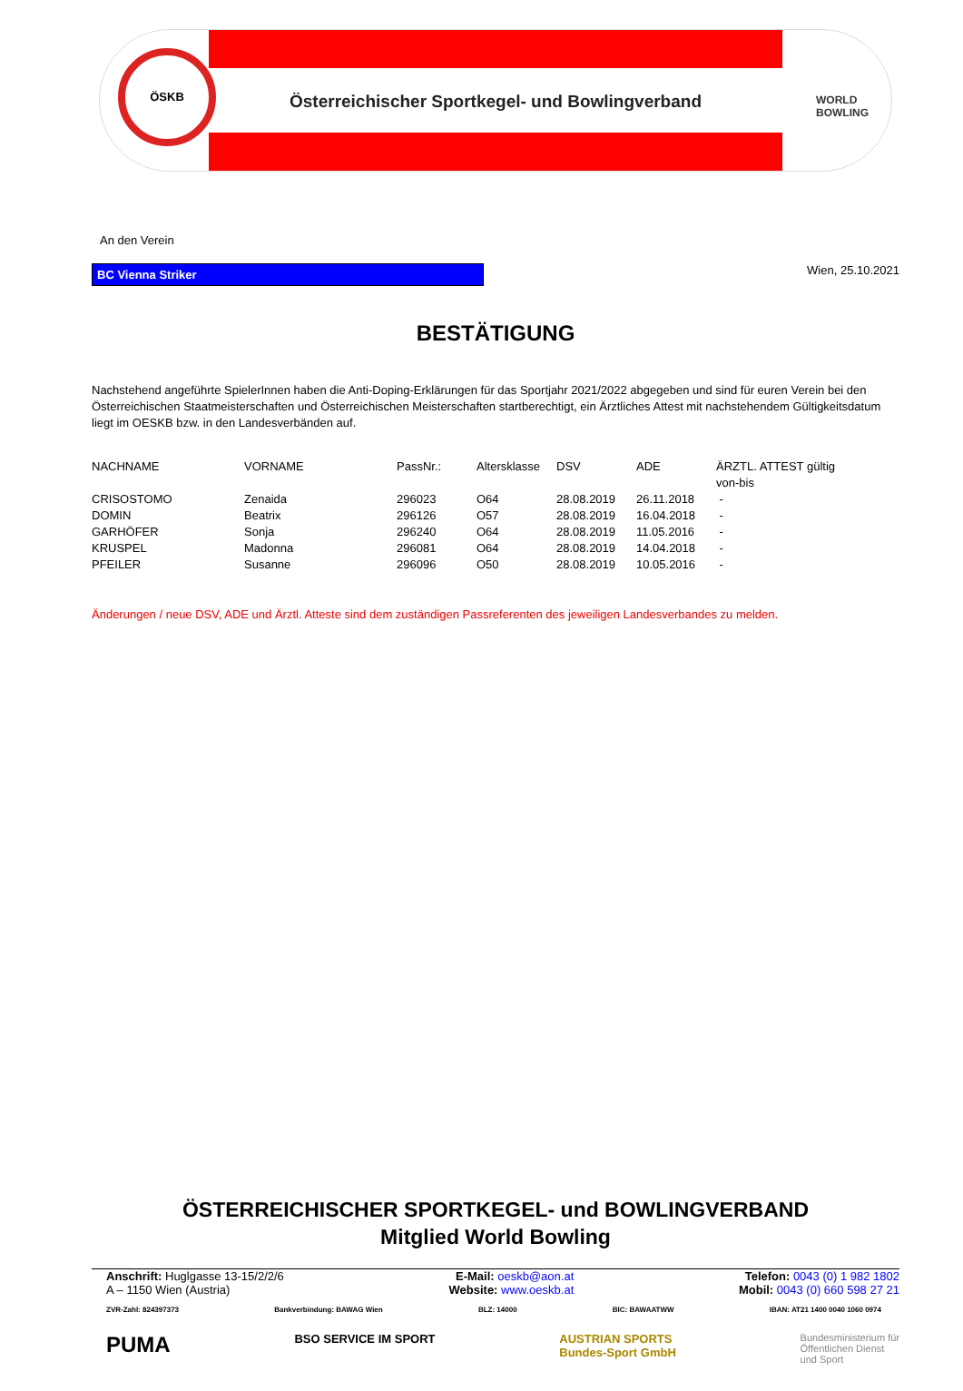ÖSKB
Österreichischer Sportkegel- und Bowlingverband
WORLD
BOWLING
An den Verein
BC Vienna Striker
Wien, 25.10.2021
BESTÄTIGUNG
Nachstehend angeführte SpielerInnen haben die Anti-Doping-Erklärungen für das Sportjahr 2021/2022 abgegeben und sind für euren Verein bei den Österreichischen Staatmeisterschaften und Österreichischen Meisterschaften startberechtigt, ein Ärztliches Attest mit nachstehendem Gültigkeitsdatum liegt im OESKB bzw. in den Landesverbänden auf.
| NACHNAME | VORNAME | PassNr.: | Altersklasse | DSV | ADE | ÄRZTL. ATTEST gültig von-bis |
| --- | --- | --- | --- | --- | --- | --- |
| CRISOSTOMO | Zenaida | 296023 | O64 | 28.08.2019 | 26.11.2018 | - |
| DOMIN | Beatrix | 296126 | O57 | 28.08.2019 | 16.04.2018 | - |
| GARHÖFER | Sonja | 296240 | O64 | 28.08.2019 | 11.05.2016 | - |
| KRUSPEL | Madonna | 296081 | O64 | 28.08.2019 | 14.04.2018 | - |
| PFEILER | Susanne | 296096 | O50 | 28.08.2019 | 10.05.2016 | - |
Änderungen / neue DSV, ADE und Ärztl. Atteste sind dem zuständigen Passreferenten des jeweiligen Landesverbandes zu melden.
ÖSTERREICHISCHER SPORTKEGEL- und BOWLINGVERBAND
Mitglied World Bowling
Anschrift: Huglgasse 13-15/2/2/6
A – 1150 Wien (Austria)
E-Mail: oeskb@aon.at
Website: www.oeskb.at
Telefon: 0043 (0) 1 982 1802
Mobil: 0043 (0) 660 598 27 21
ZVR-Zahl: 824397373 Bankverbindung: BAWAG Wien BLZ: 14000 BIC: BAWAATWW IBAN: AT21 1400 0040 1060 0974
PUMA BSO SERVICE IM SPORT AUSTRIAN SPORTS
Bundes-Sport GmbH Bundesministerium für
Öffentlichen Dienst
und Sport